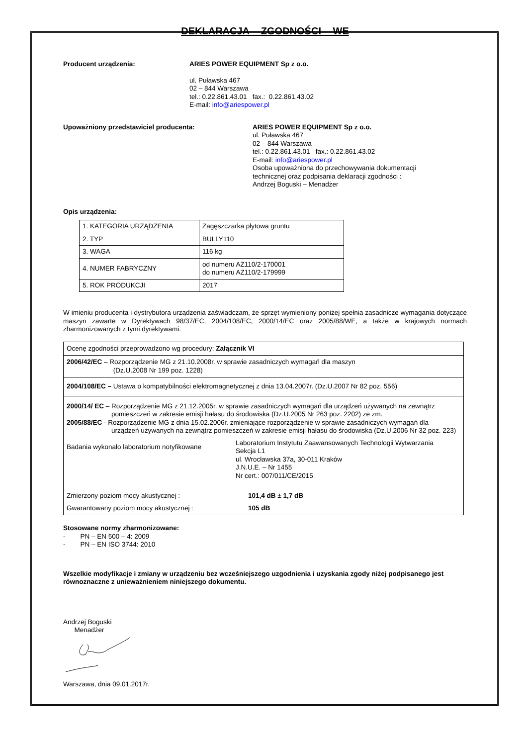DEKLARACJA ZGODNOŚCI WE
Producent urządzenia: ARIES POWER EQUIPMENT Sp z o.o.
ul. Puławska 467
02 – 844 Warszawa
tel.: 0.22.861.43.01 fax.: 0.22.861.43.02
E-mail: info@ariespower.pl
Upoważniony przedstawiciel producenta: ARIES POWER EQUIPMENT Sp z o.o.
ul. Puławska 467
02 – 844 Warszawa
tel.: 0.22.861.43.01 fax.: 0.22.861.43.02
E-mail: info@ariespower.pl
Osoba upoważniona do przechowywania dokumentacji
technicznej oraz podpisania deklaracji zgodności :
Andrzej Boguski – Menadżer
Opis urządzenia:
| 1. KATEGORIA URZĄDZENIA | Zagęszczarka płytowa gruntu |
| 2. TYP | BULLY110 |
| 3. WAGA | 116 kg |
| 4. NUMER FABRYCZNY | od numeru AZ110/2-170001 do numeru AZ110/2-179999 |
| 5. ROK PRODUKCJI | 2017 |
W imieniu producenta i dystrybutora urządzenia zaświadczam, że sprzęt wymieniony poniżej spełnia zasadnicze wymagania dotyczące maszyn zawarte w Dyrektywach 98/37/EC, 2004/108/EC, 2000/14/EC oraz 2005/88/WE, a także w krajowych normach zharmonizowanych z tymi dyrektywami.
| Ocenę zgodności przeprowadzono wg procedury: Załącznik VI |
| 2006/42/EC – Rozporządzenie MG z 21.10.2008r. w sprawie zasadniczych wymagań dla maszyn (Dz.U.2008 Nr 199 poz. 1228) |
| 2004/108/EC – Ustawa o kompatybilności elektromagnetycznej z dnia 13.04.2007r. (Dz.U.2007 Nr 82 poz. 556) |
| 2000/14/ EC – Rozporządzenie MG z 21.12.2005r. w sprawie zasadniczych wymagań dla urządzeń używanych na zewnątrz pomieszczeń w zakresie emisji hałasu do środowiska (Dz.U.2005 Nr 263 poz. 2202) ze zm. 2005/88/EC - Rozporządzenie MG z dnia 15.02.2006r. zmieniające rozporządzenie w sprawie zasadniczych wymagań dla urządzeń używanych na zewnątrz pomieszczeń w zakresie emisji hałasu do środowiska (Dz.U.2006 Nr 32 poz. 223) Badania wykonało laboratorium notyfikowane Laboratorium Instytutu Zaawansowanych Technologii Wytwarzania Sekcja L1 ul. Wrocławska 37a, 30-011 Kraków J.N.U.E. – Nr 1455 Nr cert.: 007/011/CE/2015 Zmierzony poziom mocy akustycznej : 101,4 dB ± 1,7 dB Gwarantowany poziom mocy akustycznej : 105 dB |
Stosowane normy zharmonizowane:
- PN – EN 500 – 4: 2009
- PN – EN ISO 3744: 2010
Wszelkie modyfikacje i zmiany w urządzeniu bez wcześniejszego uzgodnienia i uzyskania zgody niżej podpisanego jest równoznaczne z unieważnieniem niniejszego dokumentu.
Andrzej Boguski
Menadżer
Warszawa, dnia 09.01.2017r.